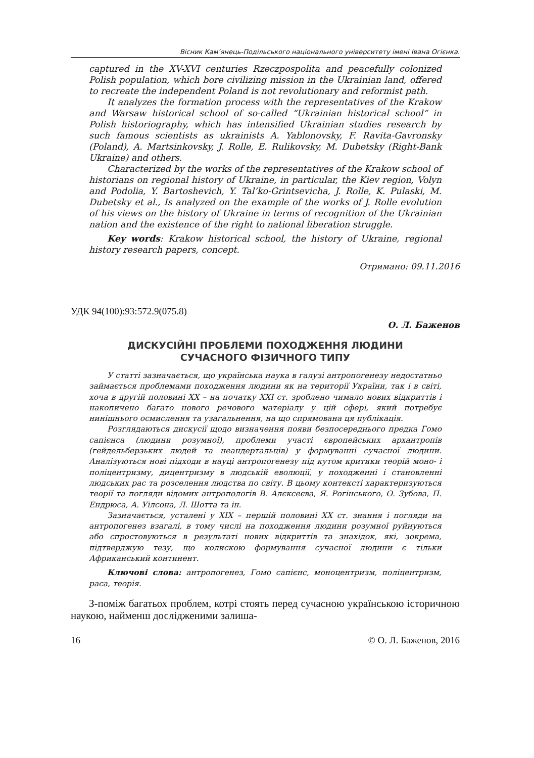Вісник Кам’янець-Подільського національного університету імені Івана Огієнка.
captured in the XV-XVI centuries Rzeczpospolita and peacefully colonized Polish population, which bore civilizing mission in the Ukrainian land, offered to recreate the independent Poland is not revolutionary and reformist path.
It analyzes the formation process with the representatives of the Krakow and Warsaw historical school of so-called “Ukrainian historical school” in Polish historiography, which has intensified Ukrainian studies research by such famous scientists as ukrainists A. Yablonovsky, F. Ravita-Gavronsky (Poland), A. Martsinkovsky, J. Rolle, E. Rulikovsky, M. Dubetsky (Right-Bank Ukraine) and others.
Characterized by the works of the representatives of the Krakow school of historians on regional history of Ukraine, in particular, the Kiev region, Volyn and Podolia, Y. Bartoshevich, Y. Tal’ko-Grintsevicha, J. Rolle, K. Pulaski, M. Dubetsky et al., Is analyzed on the example of the works of J. Rolle evolution of his views on the history of Ukraine in terms of recognition of the Ukrainian nation and the existence of the right to national liberation struggle.
Key words: Krakow historical school, the history of Ukraine, regional history research papers, concept.
Отримано: 09.11.2016
УДК 94(100):93:572.9(075.8)
О. Л. Баженов
ДИСКУСІЙНІ ПРОБЛЕМИ ПОХОДЖЕННЯ ЛЮДИНИ
СУЧАСНОГО ФІЗИЧНОГО ТИПУ
У статті зазначається, що українська наука в галузі антропогенезу недостатньо займається проблемами походження людини як на території України, так і в світі, хоча в другій половині ХХ – на початку ХХІ ст. зроблено чимало нових відкриттів і накопичено багато нового речового матеріалу у цій сфері, який потребує нинішнього осмислення та узагальнення, на що спрямована ця публікація.
Розглядаються дискусії щодо визначення появи безпосереднього предка Гомо сапієнса (людини розумної), проблеми участі європейських архантропів (гейдельберзьких людей та неандертальців) у формуванні сучасної людини. Аналізуються нові підходи в науці антропогенезу під кутом критики теорій моно- і поліцентризму, дицентризму в людській еволюції, у походженні і становленні людських рас та розселення людства по світу. В цьому контексті характеризуються теорії та погляди відомих антропологів В. Алєксеєва, Я. Рогінського, О. Зубова, П. Ендрюса, А. Уілсона, Л. Шотта та ін.
Зазначається, усталені у ХІХ – першій половині ХХ ст. знання і погляди на антропогенез взагалі, в тому числі на походження людини розумної руйнуються або спростовуються в результаті нових відкриттів та знахідок, які, зокрема, підтверджую тезу, що колискою формування сучасної людини є тільки Африканський континент.
Ключові слова: антропогенез, Гомо сапієнс, моноцентризм, поліцентризм, раса, теорія.
З-поміж багатьох проблем, котрі стоять перед сучасною українською історичною наукою, найменш дослідженими залиша-
16 © О. Л. Баженов, 2016